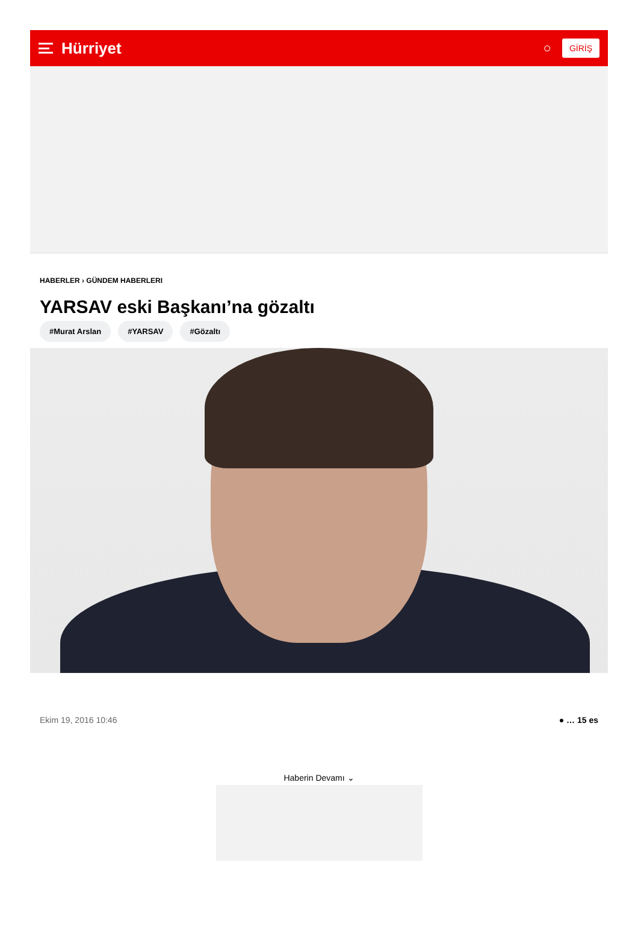Hürriyet
○ GİRİŞ
HABERLER › GÜNDEM HABERLERI
YARSAV eski Başkanı’na gözaltı
#Murat Arslan #YARSAV #Gözaltı
Ekim 19, 2016 10:46 ● … 15 es
Haberin Devamı ⌄